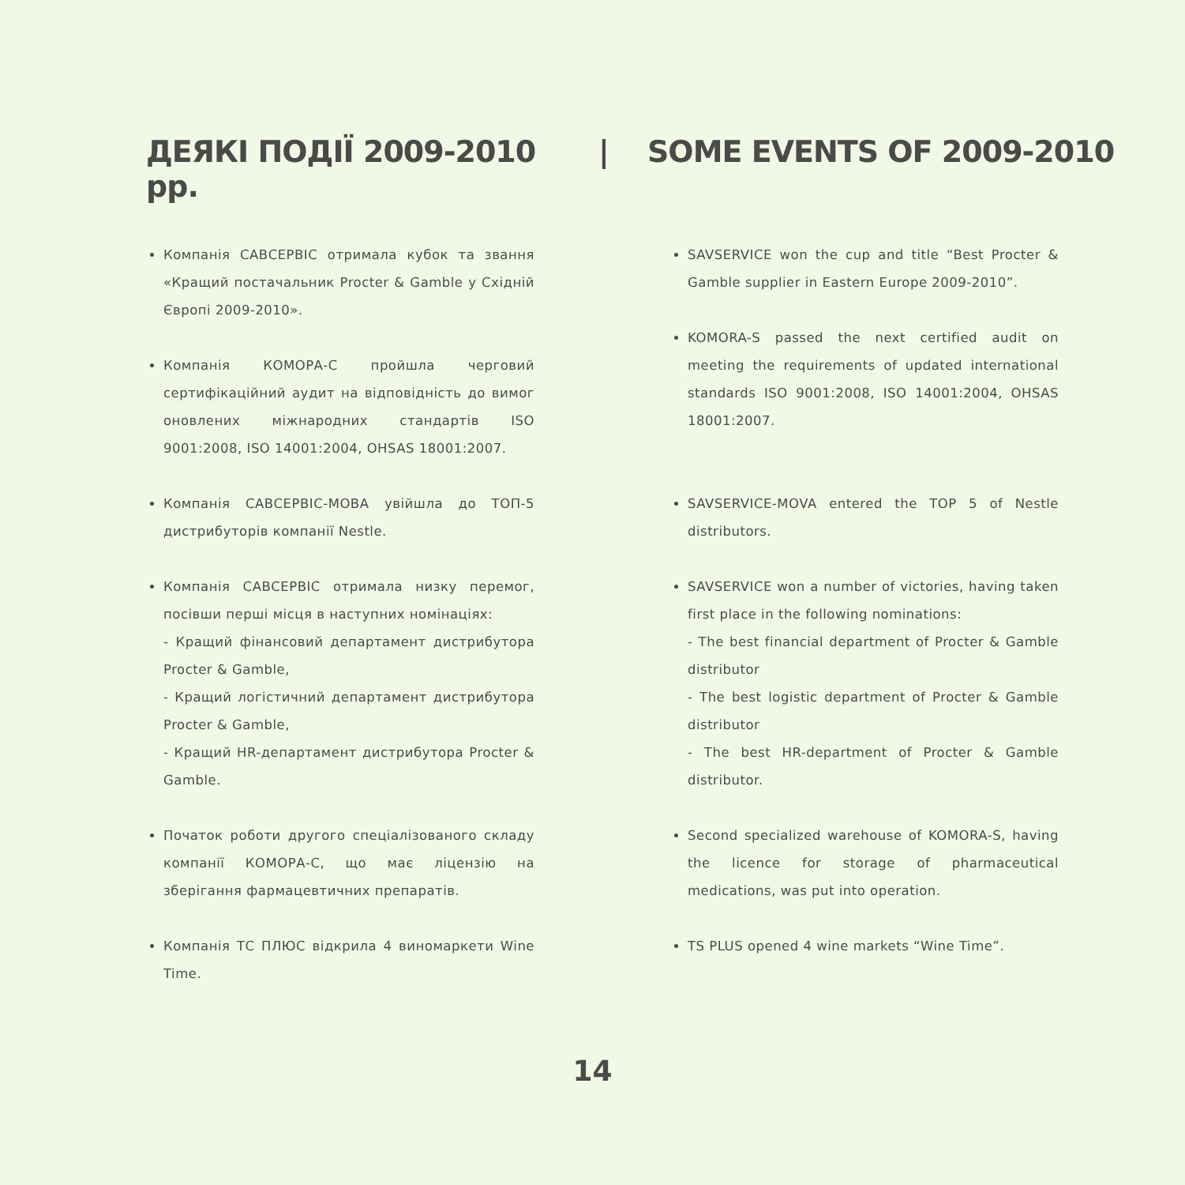ДЕЯКІ ПОДІЇ 2009-2010 рр.
| SOME EVENTS OF 2009-2010
Компанія САВСЕРВІС отримала кубок та звання «Кращий постачальник Procter & Gamble у Східній Європі 2009-2010».
Компанія КОМОРА-С пройшла черговий сертифікаційний аудит на відповідність до вимог оновлених міжнародних стандартів ISO 9001:2008, ISO 14001:2004, OHSAS 18001:2007.
Компанія САВСЕРВІС-МОВА увійшла до ТОП-5 дистрибуторів компанії Nestle.
Компанія САВСЕРВІС отримала низку перемог, посівши перші місця в наступних номінаціях:
- Кращий фінансовий департамент дистрибутора Procter & Gamble,
- Кращий логістичний департамент дистрибутора Procter & Gamble,
- Кращий HR-департамент дистрибутора Procter & Gamble.
Початок роботи другого спеціалізованого складу компанії КОМОРА-С, що має ліцензію на зберігання фармацевтичних препаратів.
Компанія ТС ПЛЮС відкрила 4 виномаркети Wine Time.
SAVSERVICE won the cup and title “Best Procter & Gamble supplier in Eastern Europe 2009-2010”.
KOMORA-S passed the next certified audit on meeting the requirements of updated international standards ISO 9001:2008, ISO 14001:2004, OHSAS 18001:2007.
SAVSERVICE-MOVA entered the TOP 5 of Nestle distributors.
SAVSERVICE won a number of victories, having taken first place in the following nominations:
- The best financial department of Procter & Gamble distributor
- The best logistic department of Procter & Gamble distributor
- The best HR-department of Procter & Gamble distributor.
Second specialized warehouse of KOMORA-S, having the licence for storage of pharmaceutical medications, was put into operation.
TS PLUS opened 4 wine markets “Wine Time”.
14